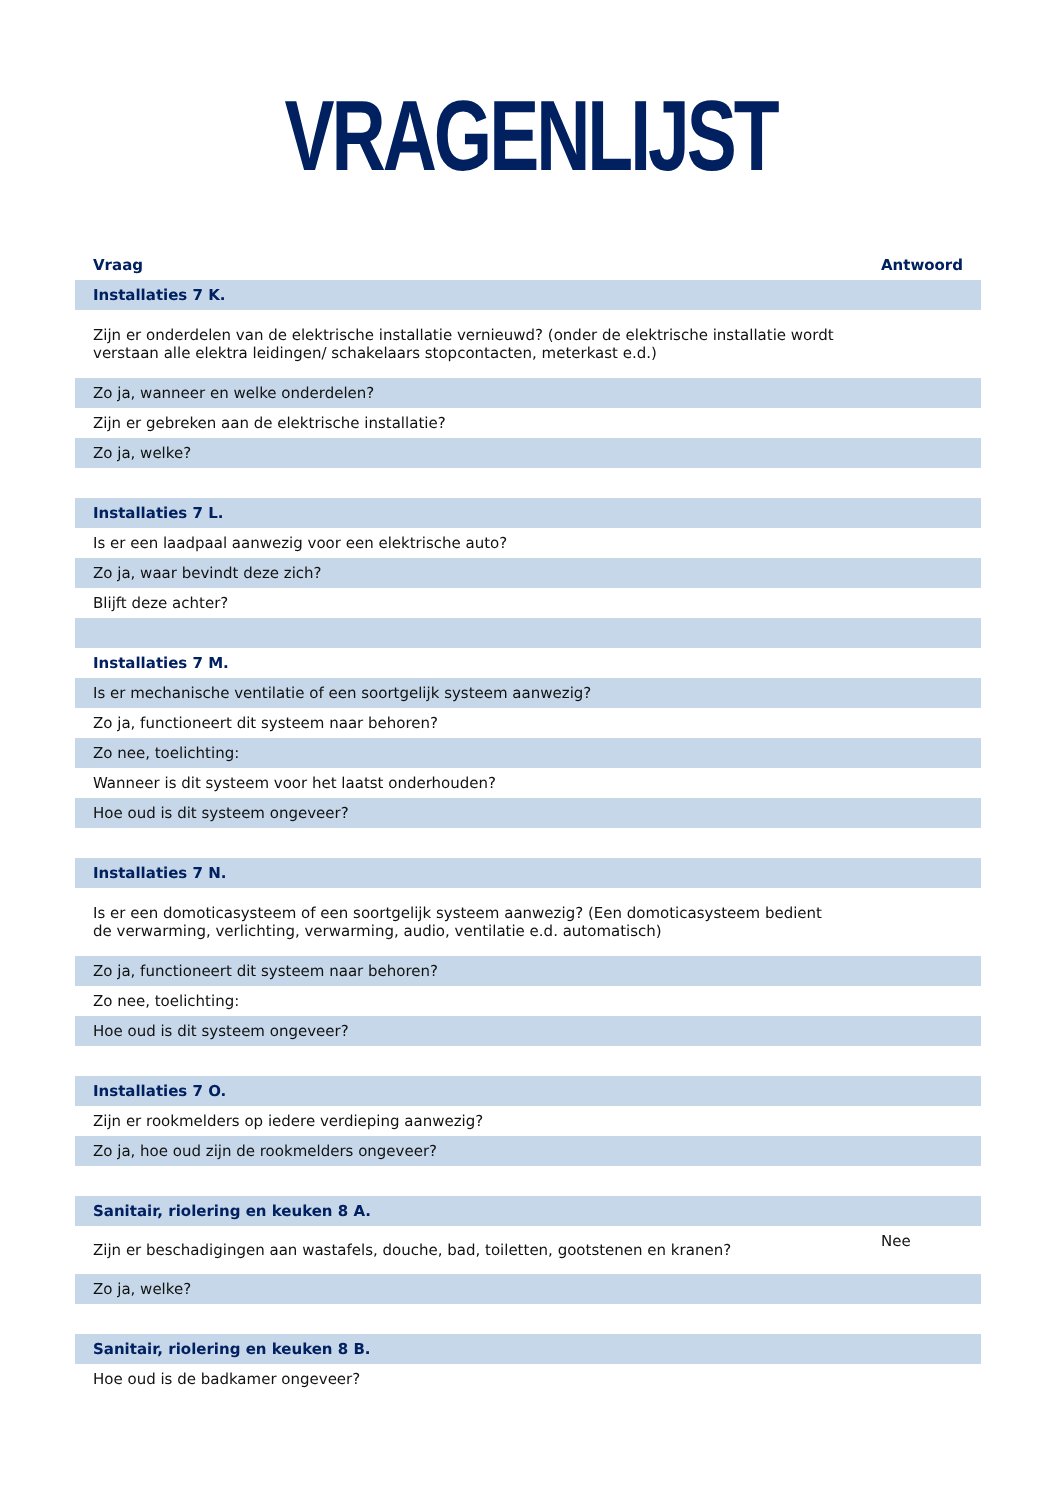VRAGENLIJST
| Vraag | Antwoord |
| --- | --- |
| Installaties 7 K. | |
| Zijn er onderdelen van de elektrische installatie vernieuwd? (onder de elektrische installatie wordt verstaan alle elektra leidingen/ schakelaars stopcontacten, meterkast e.d.) | |
| Zo ja, wanneer en welke onderdelen? | |
| Zijn er gebreken aan de elektrische installatie? | |
| Zo ja, welke? | |
| Installaties 7 L. | |
| Is er een laadpaal aanwezig voor een elektrische auto? | |
| Zo ja, waar bevindt deze zich? | |
| Blijft deze achter? | |
| Installaties 7 M. | |
| Is er mechanische ventilatie of een soortgelijk systeem aanwezig? | |
| Zo ja, functioneert dit systeem naar behoren? | |
| Zo nee, toelichting: | |
| Wanneer is dit systeem voor het laatst onderhouden? | |
| Hoe oud is dit systeem ongeveer? | |
| Installaties 7 N. | |
| Is er een domoticasysteem of een soortgelijk systeem aanwezig? (Een domoticasysteem bedient de verwarming, verlichting, verwarming, audio, ventilatie e.d. automatisch) | |
| Zo ja, functioneert dit systeem naar behoren? | |
| Zo nee, toelichting: | |
| Hoe oud is dit systeem ongeveer? | |
| Installaties 7 O. | |
| Zijn er rookmelders op iedere verdieping aanwezig? | |
| Zo ja, hoe oud zijn de rookmelders ongeveer? | |
| Sanitair, riolering en keuken 8 A. | |
| Zijn er beschadigingen aan wastafels, douche, bad, toiletten, gootstenen en kranen? | Nee |
| Zo ja, welke? | |
| Sanitair, riolering en keuken 8 B. | |
| Hoe oud is de badkamer ongeveer? | |